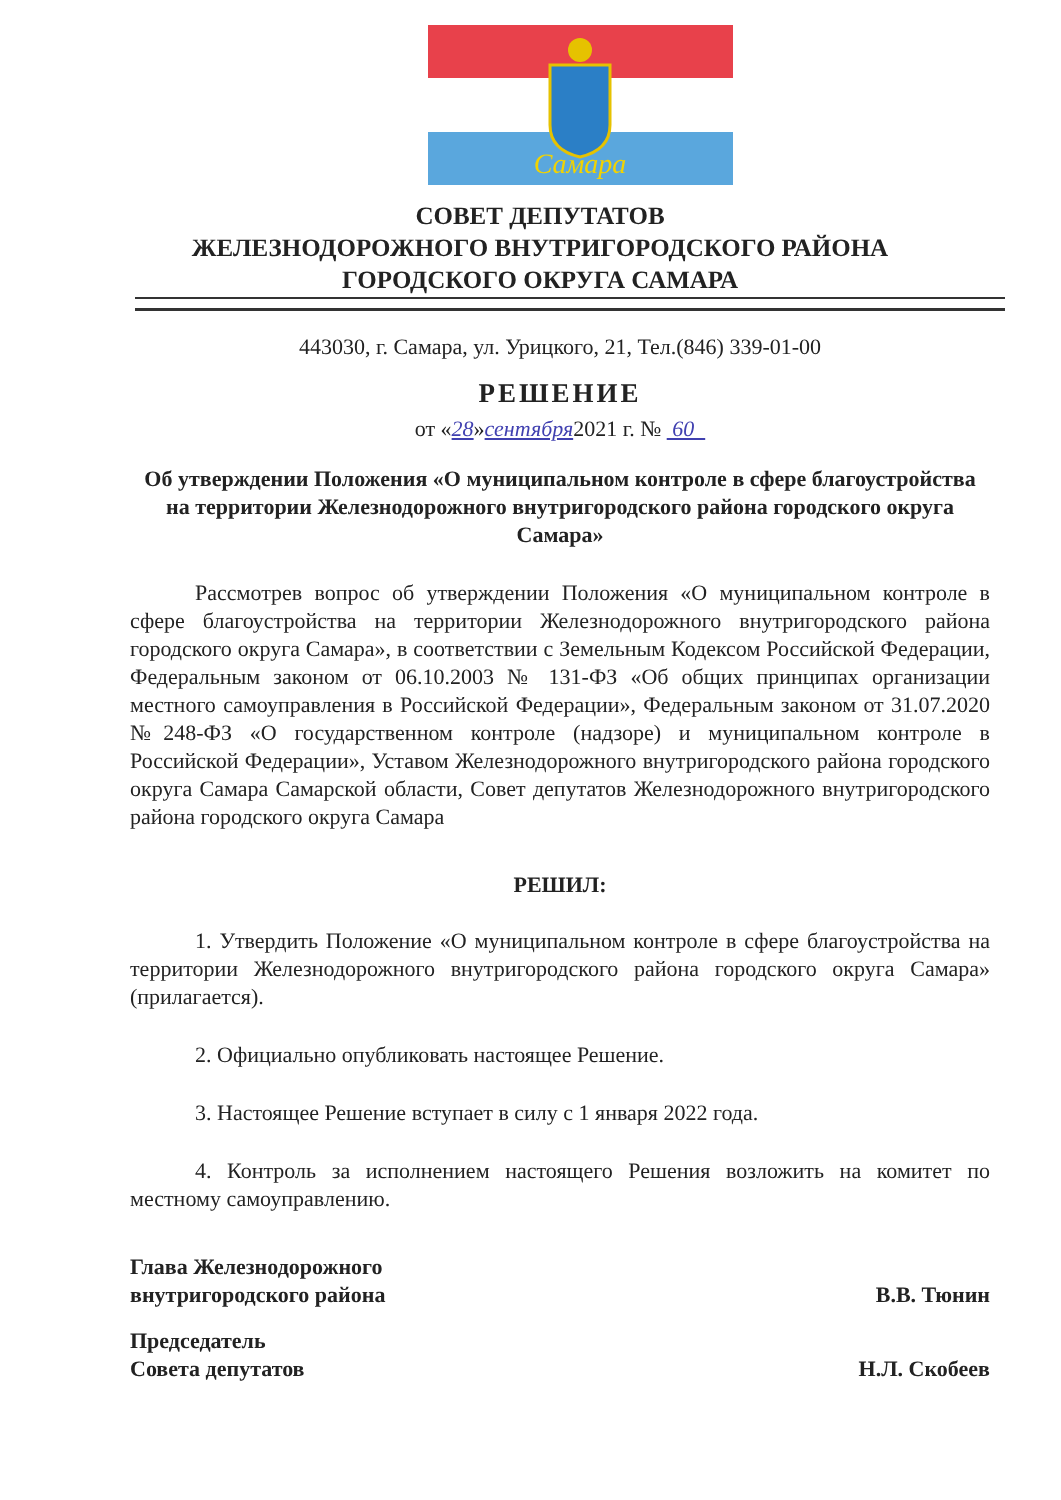Самара
СОВЕТ ДЕПУТАТОВ
ЖЕЛЕЗНОДОРОЖНОГО ВНУТРИГОРОДСКОГО РАЙОНА
ГОРОДСКОГО ОКРУГА САМАРА
443030, г. Самара, ул. Урицкого, 21, Тел.(846) 339-01-00
РЕШЕНИЕ
от «28»сентября2021 г. № 60
Об утверждении Положения «О муниципальном контроле в сфере благоустройства на территории Железнодорожного внутригородского района городского округа Самара»
Рассмотрев вопрос об утверждении Положения «О муниципальном контроле в сфере благоустройства на территории Железнодорожного внутригородского района городского округа Самара», в соответствии с Земельным Кодексом Российской Федерации, Федеральным законом от 06.10.2003 № 131-ФЗ «Об общих принципах организации местного самоуправления в Российской Федерации», Федеральным законом от 31.07.2020 №248-ФЗ «О государственном контроле (надзоре) и муниципальном контроле в Российской Федерации», Уставом Железнодорожного внутригородского района городского округа Самара Самарской области, Совет депутатов Железнодорожного внутригородского района городского округа Самара
РЕШИЛ:
1. Утвердить Положение «О муниципальном контроле в сфере благоустройства на территории Железнодорожного внутригородского района городского округа Самара» (прилагается).
2. Официально опубликовать настоящее Решение.
3. Настоящее Решение вступает в силу с 1 января 2022 года.
4. Контроль за исполнением настоящего Решения возложить на комитет по местному самоуправлению.
Глава Железнодорожного
внутригородского района
В.В. Тюнин
Председатель
Совета депутатов
Н.Л. Скобеев